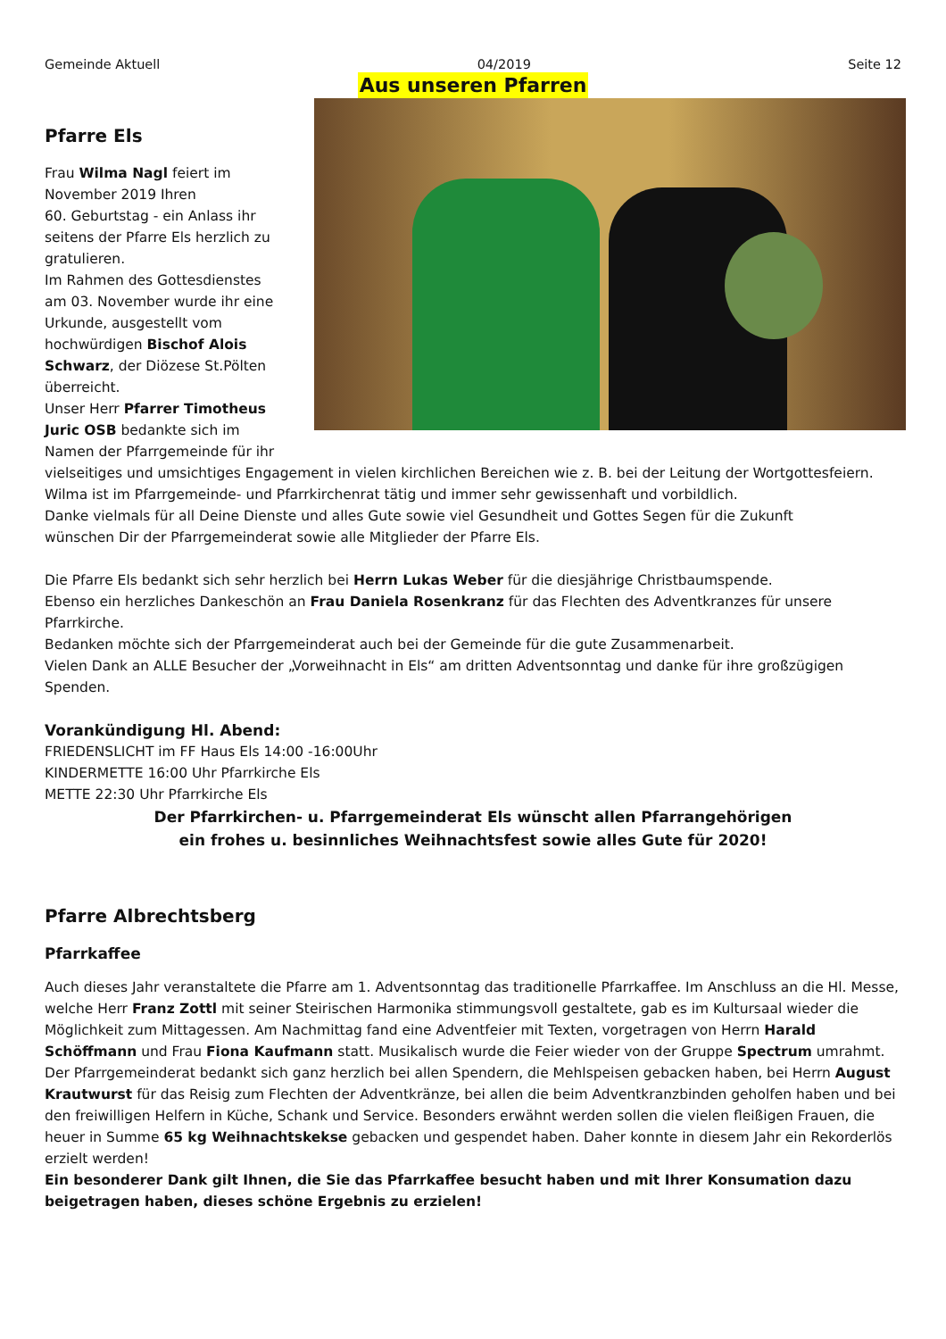Gemeinde Aktuell 04/2019 Seite 12
Aus unseren Pfarren
Pfarre Els
Frau Wilma Nagl feiert im
November 2019 Ihren
60. Geburtstag - ein Anlass ihr
seitens der Pfarre Els herzlich zu
gratulieren.
Im Rahmen des Gottesdienstes
am 03. November wurde ihr eine
Urkunde, ausgestellt vom
hochwürdigen Bischof Alois
Schwarz, der Diözese St.Pölten
überreicht.
Unser Herr Pfarrer Timotheus
Juric OSB bedankte sich im
Namen der Pfarrgemeinde für ihr
vielseitiges und umsichtiges Engagement in vielen kirchlichen Bereichen wie z. B. bei der Leitung der Wortgottesfeiern.
Wilma ist im Pfarrgemeinde- und Pfarrkirchenrat tätig und immer sehr gewissenhaft und vorbildlich.
Danke vielmals für all Deine Dienste und alles Gute sowie viel Gesundheit und Gottes Segen für die Zukunft
wünschen Dir der Pfarrgemeinderat sowie alle Mitglieder der Pfarre Els.
Die Pfarre Els bedankt sich sehr herzlich bei Herrn Lukas Weber für die diesjährige Christbaumspende.
Ebenso ein herzliches Dankeschön an Frau Daniela Rosenkranz für das Flechten des Adventkranzes für unsere Pfarrkirche.
Bedanken möchte sich der Pfarrgemeinderat auch bei der Gemeinde für die gute Zusammenarbeit.
Vielen Dank an ALLE Besucher der „Vorweihnacht in Els“ am dritten Adventsonntag und danke für ihre großzügigen Spenden.
Vorankündigung Hl. Abend:
FRIEDENSLICHT im FF Haus Els 14:00 -16:00Uhr
KINDERMETTE 16:00 Uhr Pfarrkirche Els
METTE 22:30 Uhr Pfarrkirche Els
Der Pfarrkirchen- u. Pfarrgemeinderat Els wünscht allen Pfarrangehörigen
ein frohes u. besinnliches Weihnachtsfest sowie alles Gute für 2020!
Pfarre Albrechtsberg
Pfarrkaffee
Auch dieses Jahr veranstaltete die Pfarre am 1. Adventsonntag das traditionelle Pfarrkaffee. Im Anschluss an die Hl. Messe, welche Herr Franz Zottl mit seiner Steirischen Harmonika stimmungsvoll gestaltete, gab es im Kultursaal wieder die Möglichkeit zum Mittagessen. Am Nachmittag fand eine Adventfeier mit Texten, vorgetragen von Herrn Harald Schöffmann und Frau Fiona Kaufmann statt. Musikalisch wurde die Feier wieder von der Gruppe Spectrum umrahmt.
Der Pfarrgemeinderat bedankt sich ganz herzlich bei allen Spendern, die Mehlspeisen gebacken haben, bei Herrn August Krautwurst für das Reisig zum Flechten der Adventkränze, bei allen die beim Adventkranzbinden geholfen haben und bei den freiwilligen Helfern in Küche, Schank und Service. Besonders erwähnt werden sollen die vielen fleißigen Frauen, die heuer in Summe 65 kg Weihnachtskekse gebacken und gespendet haben. Daher konnte in diesem Jahr ein Rekorderlös erzielt werden!
Ein besonderer Dank gilt Ihnen, die Sie das Pfarrkaffee besucht haben und mit Ihrer Konsumation dazu beigetragen haben, dieses schöne Ergebnis zu erzielen!